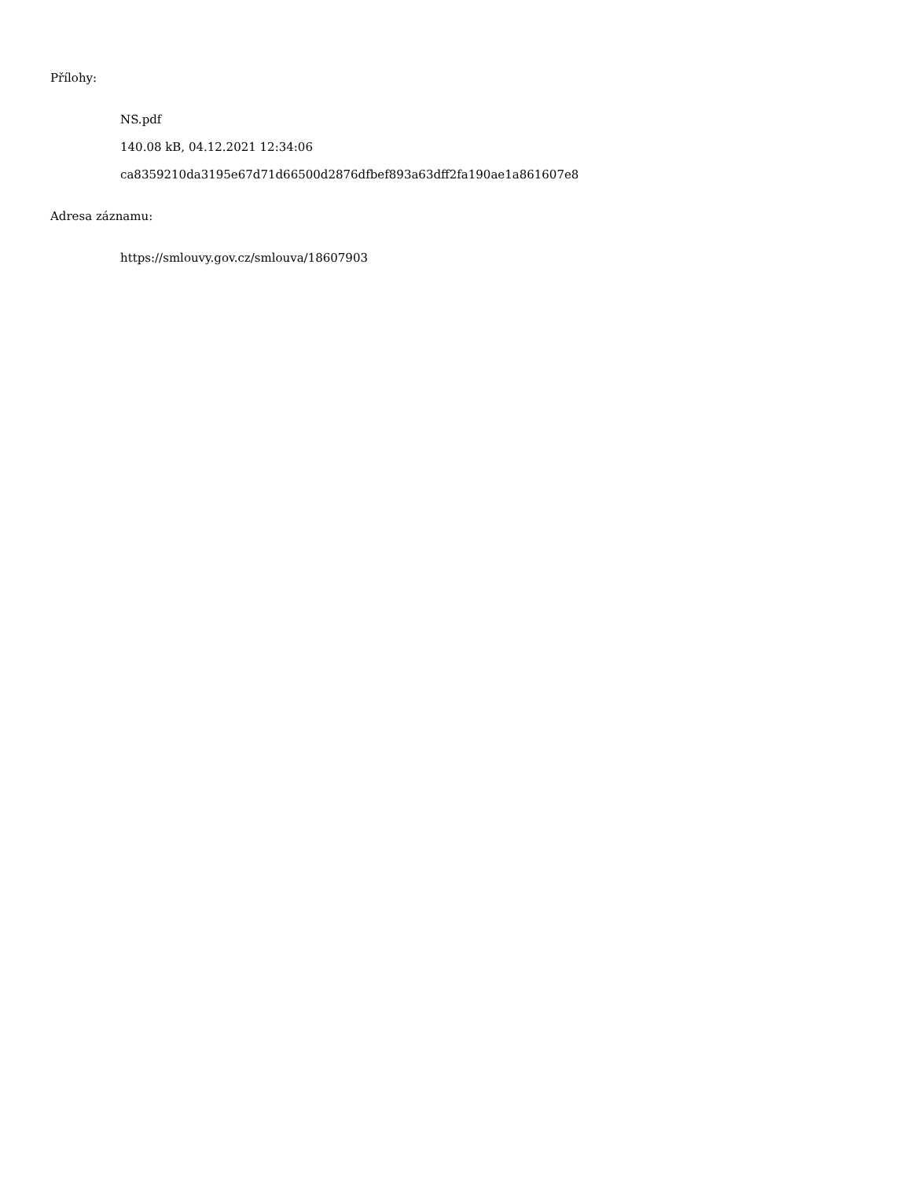Přílohy:
NS.pdf
140.08 kB, 04.12.2021 12:34:06
ca8359210da3195e67d71d66500d2876dfbef893a63dff2fa190ae1a861607e8
Adresa záznamu:
https://smlouvy.gov.cz/smlouva/18607903